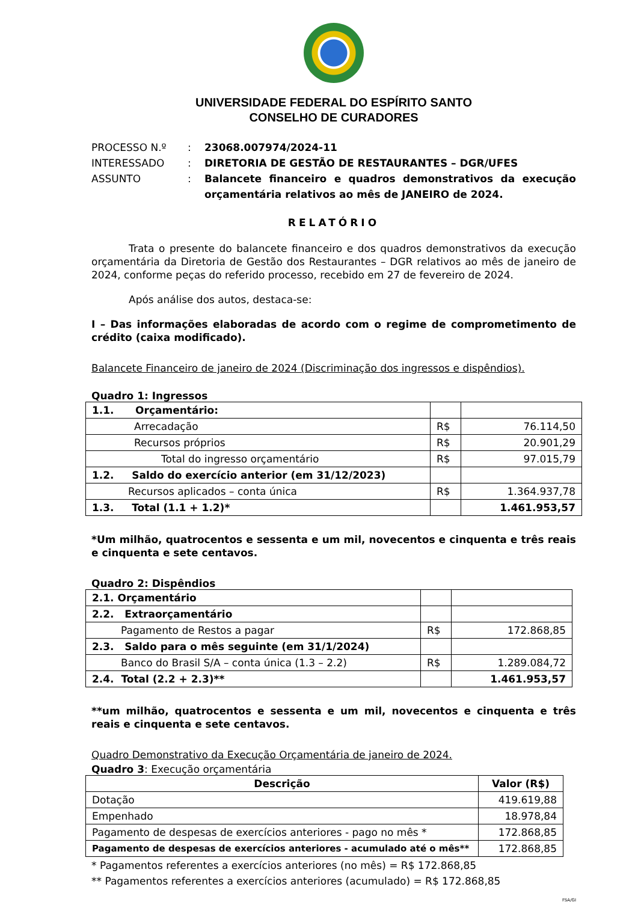UNIVERSIDADE FEDERAL DO ESPÍRITO SANTO
CONSELHO DE CURADORES
PROCESSO N.º
:
23068.007974/2024-11
INTERESSADO
:
DIRETORIA DE GESTÃO DE RESTAURANTES – DGR/UFES
ASSUNTO
:
Balancete financeiro e quadros demonstrativos da execução orçamentária relativos ao mês de JANEIRO de 2024.
RELATÓRIO
Trata o presente do balancete financeiro e dos quadros demonstrativos da execução orçamentária da Diretoria de Gestão dos Restaurantes – DGR relativos ao mês de janeiro de 2024, conforme peças do referido processo, recebido em 27 de fevereiro de 2024.
Após análise dos autos, destaca-se:
I – Das informações elaboradas de acordo com o regime de comprometimento de crédito (caixa modificado).
Balancete Financeiro de janeiro de 2024 (Discriminação dos ingressos e dispêndios).
Quadro 1: Ingressos
| 1.1. Orçamentário: | | |
| Arrecadação | R$ | 76.114,50 |
| Recursos próprios | R$ | 20.901,29 |
| Total do ingresso orçamentário | R$ | 97.015,79 |
| 1.2. Saldo do exercício anterior (em 31/12/2023) | | |
| Recursos aplicados – conta única | R$ | 1.364.937,78 |
| 1.3. Total (1.1 + 1.2)* | | 1.461.953,57 |
*Um milhão, quatrocentos e sessenta e um mil, novecentos e cinquenta e três reais e cinquenta e sete centavos.
Quadro 2: Dispêndios
| 2.1. Orçamentário | | |
| 2.2. Extraorçamentário | | |
| Pagamento de Restos a pagar | R$ | 172.868,85 |
| 2.3. Saldo para o mês seguinte (em 31/1/2024) | | |
| Banco do Brasil S/A – conta única (1.3 – 2.2) | R$ | 1.289.084,72 |
| 2.4. Total (2.2 + 2.3)** | | 1.461.953,57 |
**um milhão, quatrocentos e sessenta e um mil, novecentos e cinquenta e três reais e cinquenta e sete centavos.
Quadro Demonstrativo da Execução Orçamentária de janeiro de 2024.
Quadro 3: Execução orçamentária
| Descrição | Valor (R$) |
| --- | --- |
| Dotação | 419.619,88 |
| Empenhado | 18.978,84 |
| Pagamento de despesas de exercícios anteriores - pago no mês * | 172.868,85 |
| Pagamento de despesas de exercícios anteriores - acumulado até o mês** | 172.868,85 |
* Pagamentos referentes a exercícios anteriores (no mês) = R$ 172.868,85
** Pagamentos referentes a exercícios anteriores (acumulado) = R$ 172.868,85
FSA/GI